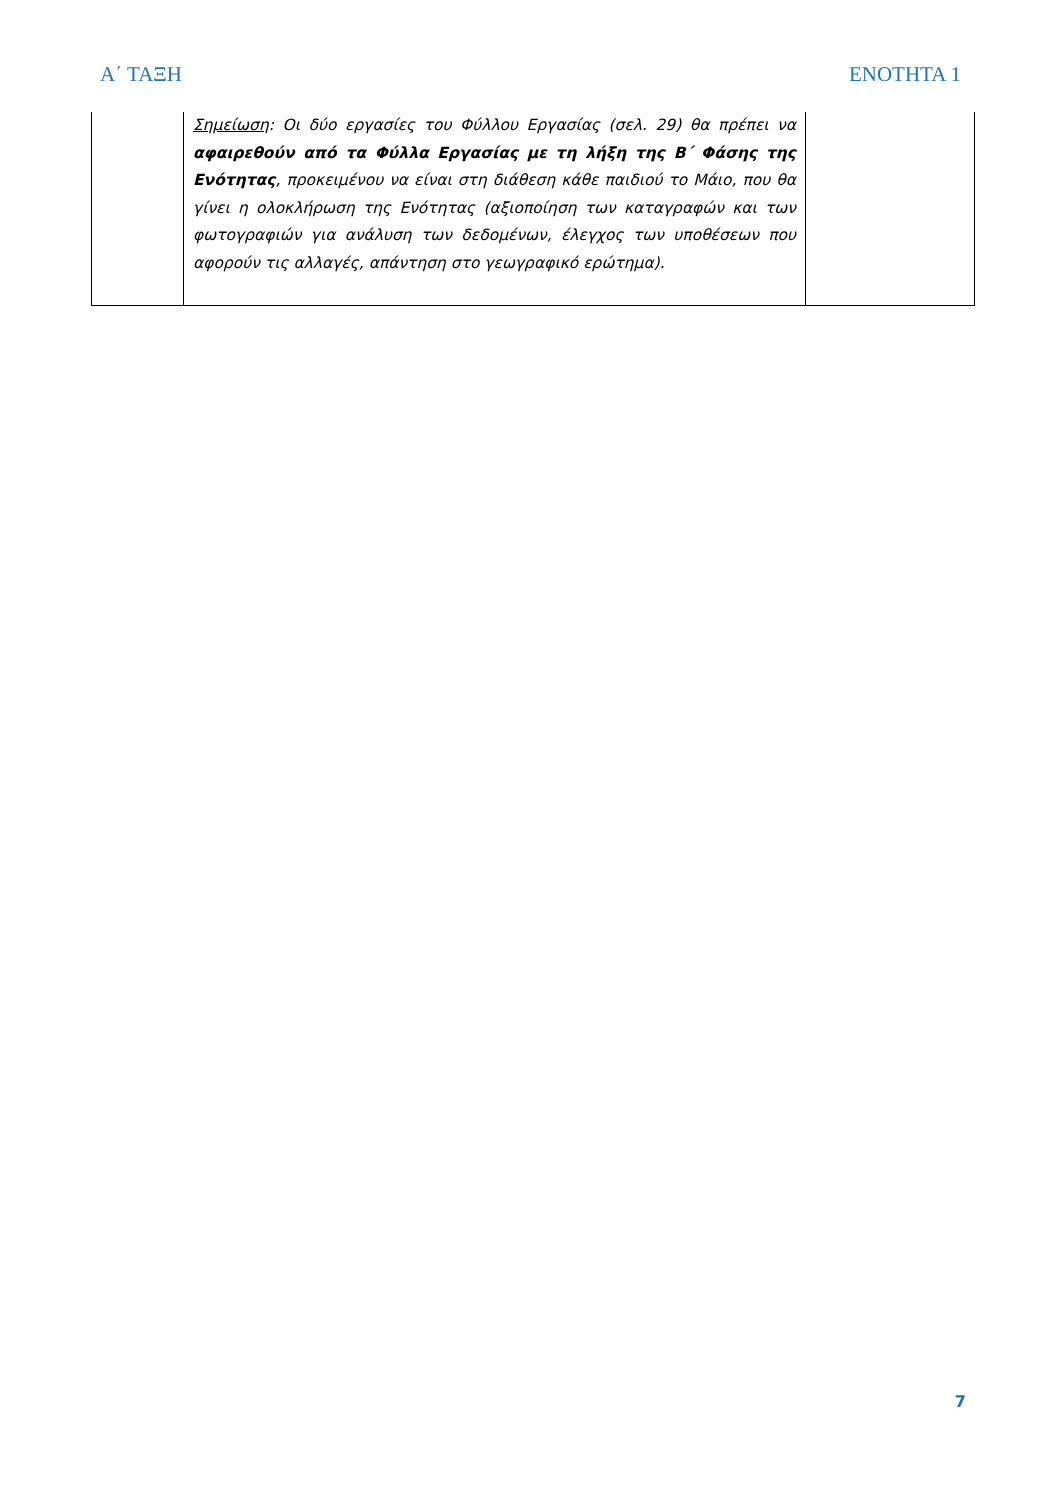Α΄ ΤΑΞΗ ΕΝΟΤΗΤΑ 1
| | Σημείωση : Οι δύο εργασίες του Φύλλου Εργασίας (σελ. 29) θα πρέπει να αφαιρεθούν από τα Φύλλα Εργασίας με τη λήξη της Β΄ Φάσης της Ενότητας , προκειμένου να είναι στη διάθεση κάθε παιδιού το Μάιο, που θα γίνει η ολοκλήρωση της Ενότητας (αξιοποίηση των καταγραφών και των φωτογραφιών για ανάλυση των δεδομένων, έλεγχος των υποθέσεων που αφορούν τις αλλαγές, απάντηση στο γεωγραφικό ερώτημα). | |
7